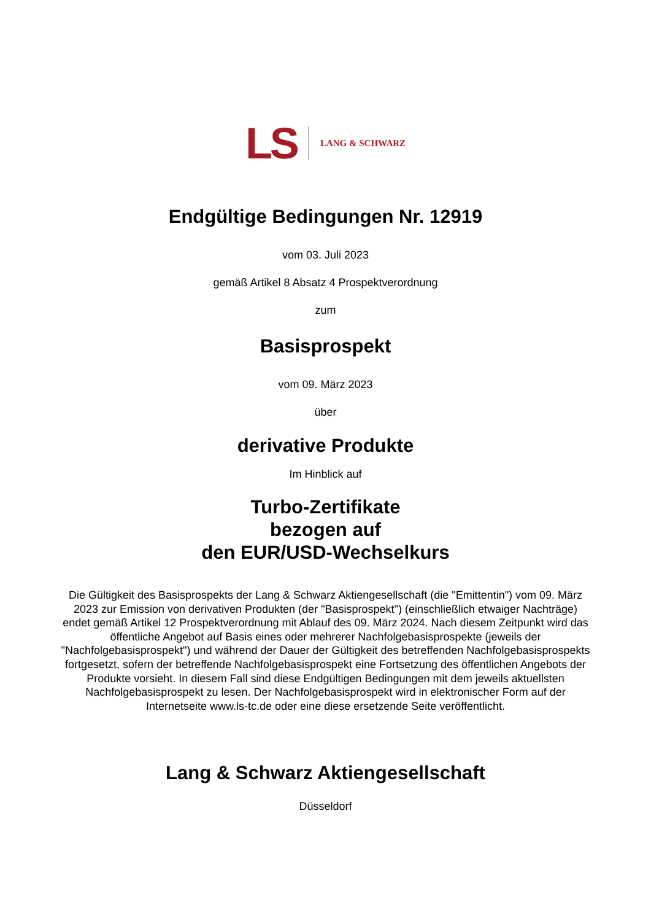LS LANG & SCHWARZ
Endgültige Bedingungen Nr. 12919
vom 03. Juli 2023
gemäß Artikel 8 Absatz 4 Prospektverordnung
zum
Basisprospekt
vom 09. März 2023
über
derivative Produkte
Im Hinblick auf
Turbo-Zertifikate
bezogen auf
den EUR/USD-Wechselkurs
Die Gültigkeit des Basisprospekts der Lang & Schwarz Aktiengesellschaft (die "Emittentin") vom 09. März 2023 zur Emission von derivativen Produkten (der "Basisprospekt") (einschließlich etwaiger Nachträge) endet gemäß Artikel 12 Prospektverordnung mit Ablauf des 09. März 2024. Nach diesem Zeitpunkt wird das öffentliche Angebot auf Basis eines oder mehrerer Nachfolgebasisprospekte (jeweils der "Nachfolgebasisprospekt") und während der Dauer der Gültigkeit des betreffenden Nachfolgebasisprospekts fortgesetzt, sofern der betreffende Nachfolgebasisprospekt eine Fortsetzung des öffentlichen Angebots der Produkte vorsieht. In diesem Fall sind diese Endgültigen Bedingungen mit dem jeweils aktuellsten Nachfolgebasisprospekt zu lesen. Der Nachfolgebasisprospekt wird in elektronischer Form auf der Internetseite www.ls-tc.de oder eine diese ersetzende Seite veröffentlicht.
Lang & Schwarz Aktiengesellschaft
Düsseldorf